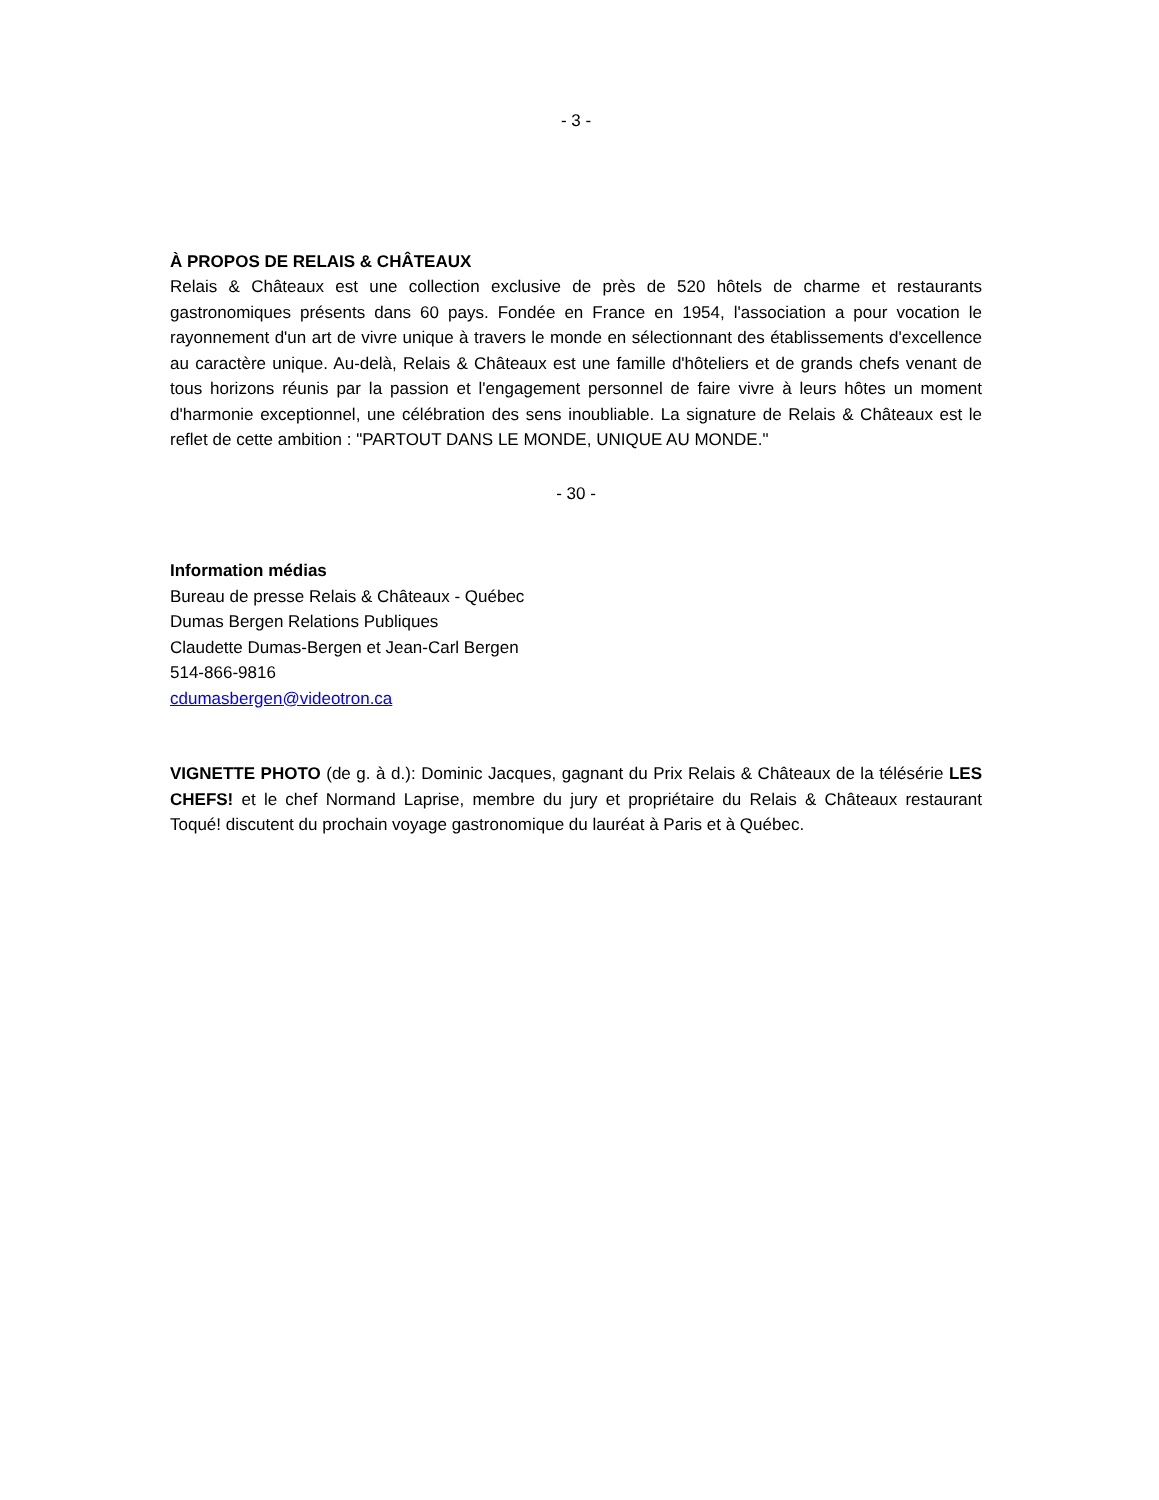- 3 -
À PROPOS DE RELAIS & CHÂTEAUX
Relais & Châteaux est une collection exclusive de près de 520 hôtels de charme et restaurants gastronomiques présents dans 60 pays. Fondée en France en 1954, l'association a pour vocation le rayonnement d'un art de vivre unique à travers le monde en sélectionnant des établissements d'excellence au caractère unique. Au-delà, Relais & Châteaux est une famille d'hôteliers et de grands chefs venant de tous horizons réunis par la passion et l'engagement personnel de faire vivre à leurs hôtes un moment d'harmonie exceptionnel, une célébration des sens inoubliable. La signature de Relais & Châteaux est le reflet de cette ambition : "PARTOUT DANS LE MONDE, UNIQUE AU MONDE."
- 30 -
Information médias
Bureau de presse Relais & Châteaux - Québec
Dumas Bergen Relations Publiques
Claudette Dumas-Bergen et Jean-Carl Bergen
514-866-9816
cdumasbergen@videotron.ca
VIGNETTE PHOTO (de g. à d.): Dominic Jacques, gagnant du Prix Relais & Châteaux de la télésérie LES CHEFS! et le chef Normand Laprise, membre du jury et propriétaire du Relais & Châteaux restaurant Toqué! discutent du prochain voyage gastronomique du lauréat à Paris et à Québec.